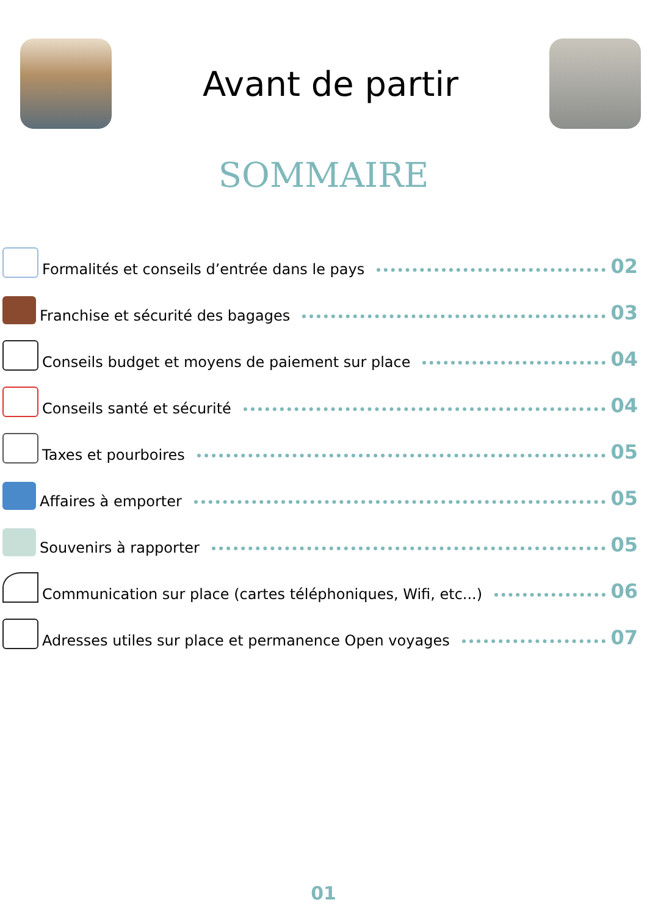Avant de partir
SOMMAIRE
Formalités et conseils d’entrée dans le pays 02
Franchise et sécurité des bagages 03
Conseils budget et moyens de paiement sur place 04
Conseils santé et sécurité 04
Taxes et pourboires 05
Affaires à emporter 05
Souvenirs à rapporter 05
Communication sur place (cartes téléphoniques, Wifi, etc...) 06
Adresses utiles sur place et permanence Open voyages 07
01